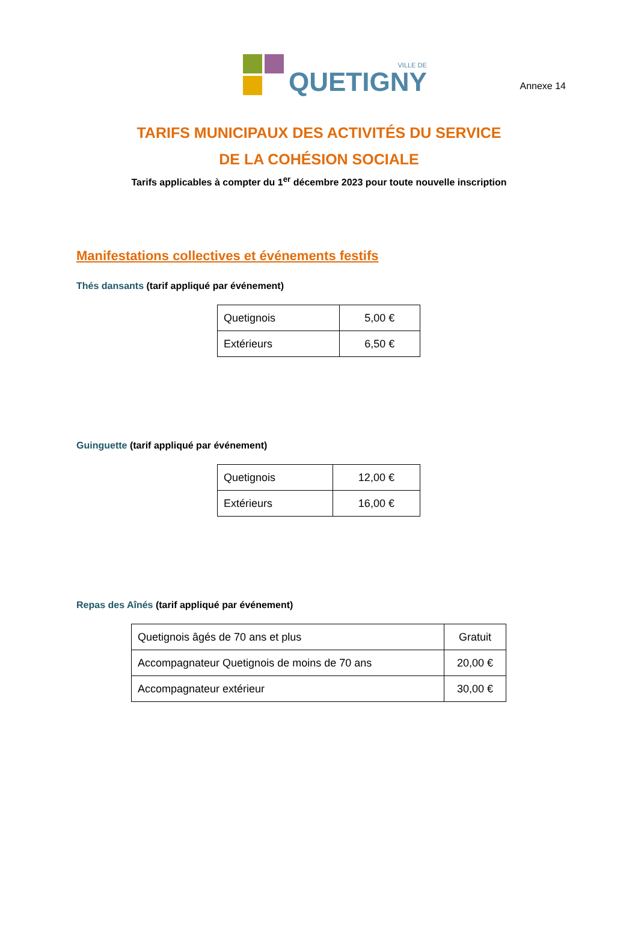Annexe 14
VILLE DE
QUETIGNY
TARIFS MUNICIPAUX DES ACTIVITÉS DU SERVICE
DE LA COHÉSION SOCIALE
Tarifs applicables à compter du 1<sup>er</sup> décembre 2023 pour toute nouvelle inscription
Manifestations collectives et événements festifs
Thés dansants (tarif appliqué par événement)
| Quetignois | 5,00 € |
| Extérieurs | 6,50 € |
Guinguette (tarif appliqué par événement)
| Quetignois | 12,00 € |
| Extérieurs | 16,00 € |
Repas des Aînés (tarif appliqué par événement)
| Quetignois âgés de 70 ans et plus | Gratuit |
| Accompagnateur Quetignois de moins de 70 ans | 20,00 € |
| Accompagnateur extérieur | 30,00 € |